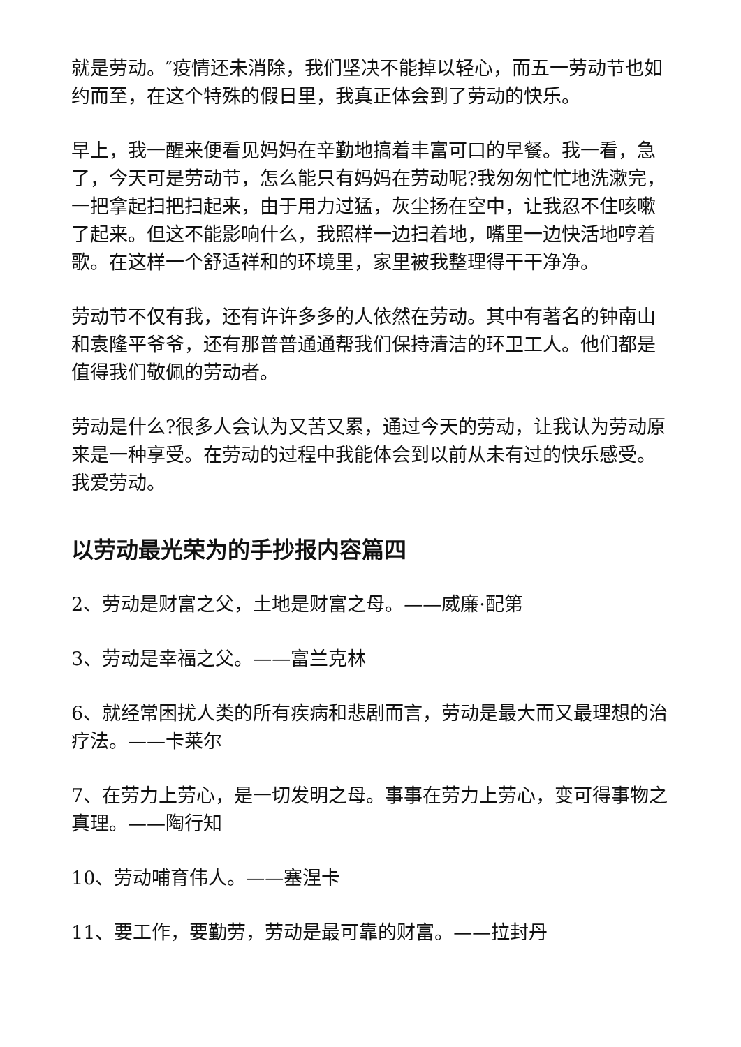就是劳动。″疫情还未消除，我们坚决不能掉以轻心，而五一劳动节也如约而至，在这个特殊的假日里，我真正体会到了劳动的快乐。
早上，我一醒来便看见妈妈在辛勤地搞着丰富可口的早餐。我一看，急了，今天可是劳动节，怎么能只有妈妈在劳动呢?我匆匆忙忙地洗漱完，一把拿起扫把扫起来，由于用力过猛，灰尘扬在空中，让我忍不住咳嗽了起来。但这不能影响什么，我照样一边扫着地，嘴里一边快活地哼着歌。在这样一个舒适祥和的环境里，家里被我整理得干干净净。
劳动节不仅有我，还有许许多多的人依然在劳动。其中有著名的钟南山和袁隆平爷爷，还有那普普通通帮我们保持清洁的环卫工人。他们都是值得我们敬佩的劳动者。
劳动是什么?很多人会认为又苦又累，通过今天的劳动，让我认为劳动原来是一种享受。在劳动的过程中我能体会到以前从未有过的快乐感受。我爱劳动。
以劳动最光荣为的手抄报内容篇四
2、劳动是财富之父，土地是财富之母。——威廉·配第
3、劳动是幸福之父。——富兰克林
6、就经常困扰人类的所有疾病和悲剧而言，劳动是最大而又最理想的治疗法。——卡莱尔
7、在劳力上劳心，是一切发明之母。事事在劳力上劳心，变可得事物之真理。——陶行知
10、劳动哺育伟人。——塞涅卡
11、要工作，要勤劳，劳动是最可靠的财富。——拉封丹